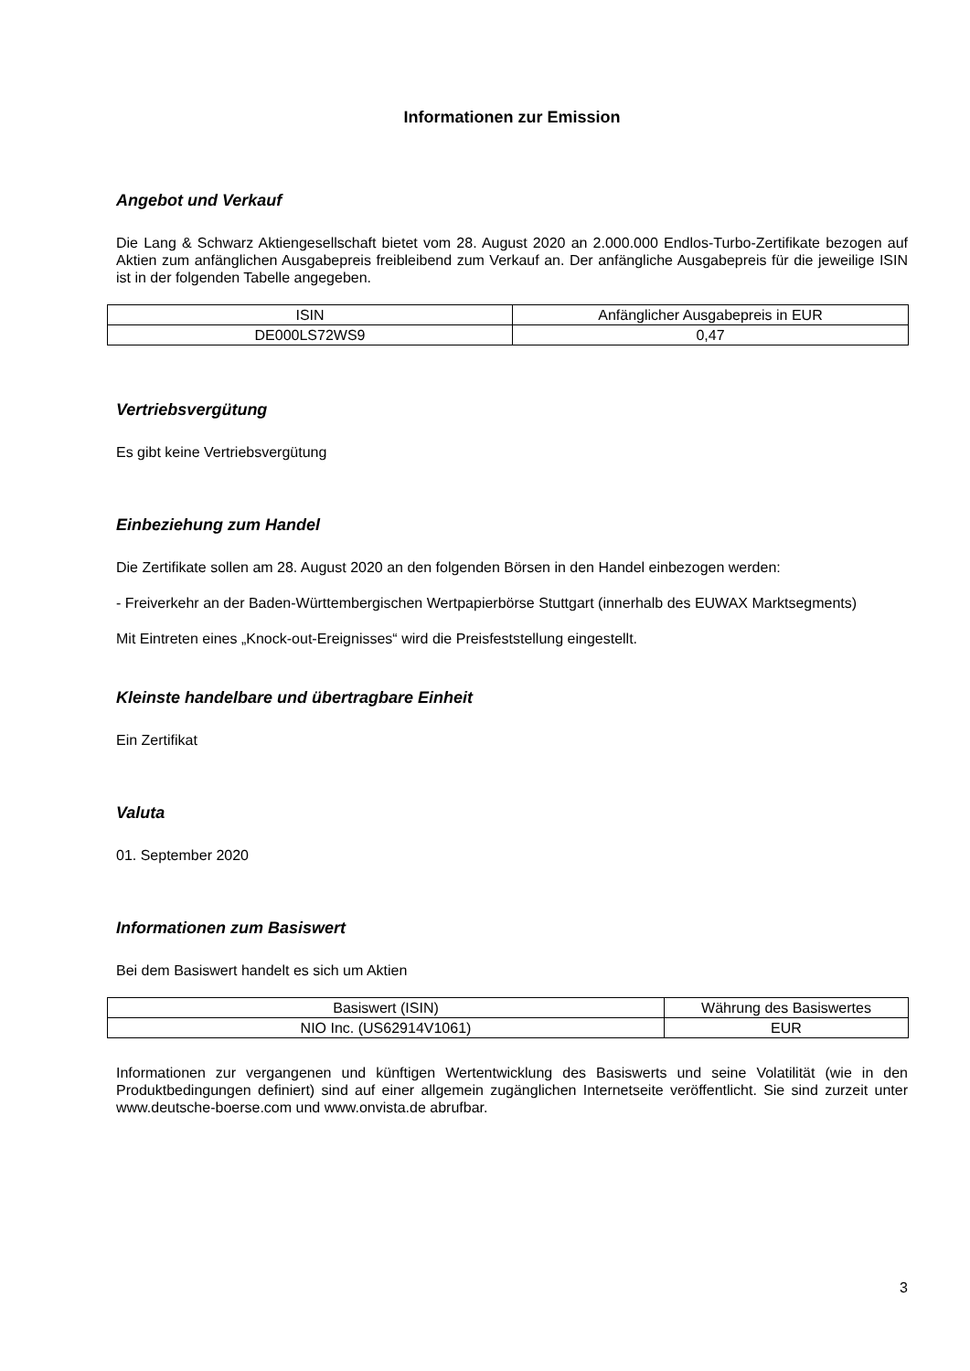Informationen zur Emission
Angebot und Verkauf
Die Lang & Schwarz Aktiengesellschaft bietet vom 28. August 2020 an 2.000.000 Endlos-Turbo-Zertifikate bezogen auf Aktien zum anfänglichen Ausgabepreis freibleibend zum Verkauf an. Der anfängliche Ausgabepreis für die jeweilige ISIN ist in der folgenden Tabelle angegeben.
| ISIN | Anfänglicher Ausgabepreis in EUR |
| --- | --- |
| DE000LS72WS9 | 0,47 |
Vertriebsvergütung
Es gibt keine Vertriebsvergütung
Einbeziehung zum Handel
Die Zertifikate sollen am 28. August 2020 an den folgenden Börsen in den Handel einbezogen werden:
- Freiverkehr an der Baden-Württembergischen Wertpapierbörse Stuttgart (innerhalb des EUWAX Marktsegments)
Mit Eintreten eines „Knock-out-Ereignisses“ wird die Preisfeststellung eingestellt.
Kleinste handelbare und übertragbare Einheit
Ein Zertifikat
Valuta
01. September 2020
Informationen zum Basiswert
Bei dem Basiswert handelt es sich um Aktien
| Basiswert (ISIN) | Währung des Basiswertes |
| --- | --- |
| NIO Inc. (US62914V1061) | EUR |
Informationen zur vergangenen und künftigen Wertentwicklung des Basiswerts und seine Volatilität (wie in den Produktbedingungen definiert) sind auf einer allgemein zugänglichen Internetseite veröffentlicht. Sie sind zurzeit unter www.deutsche-boerse.com und www.onvista.de abrufbar.
3